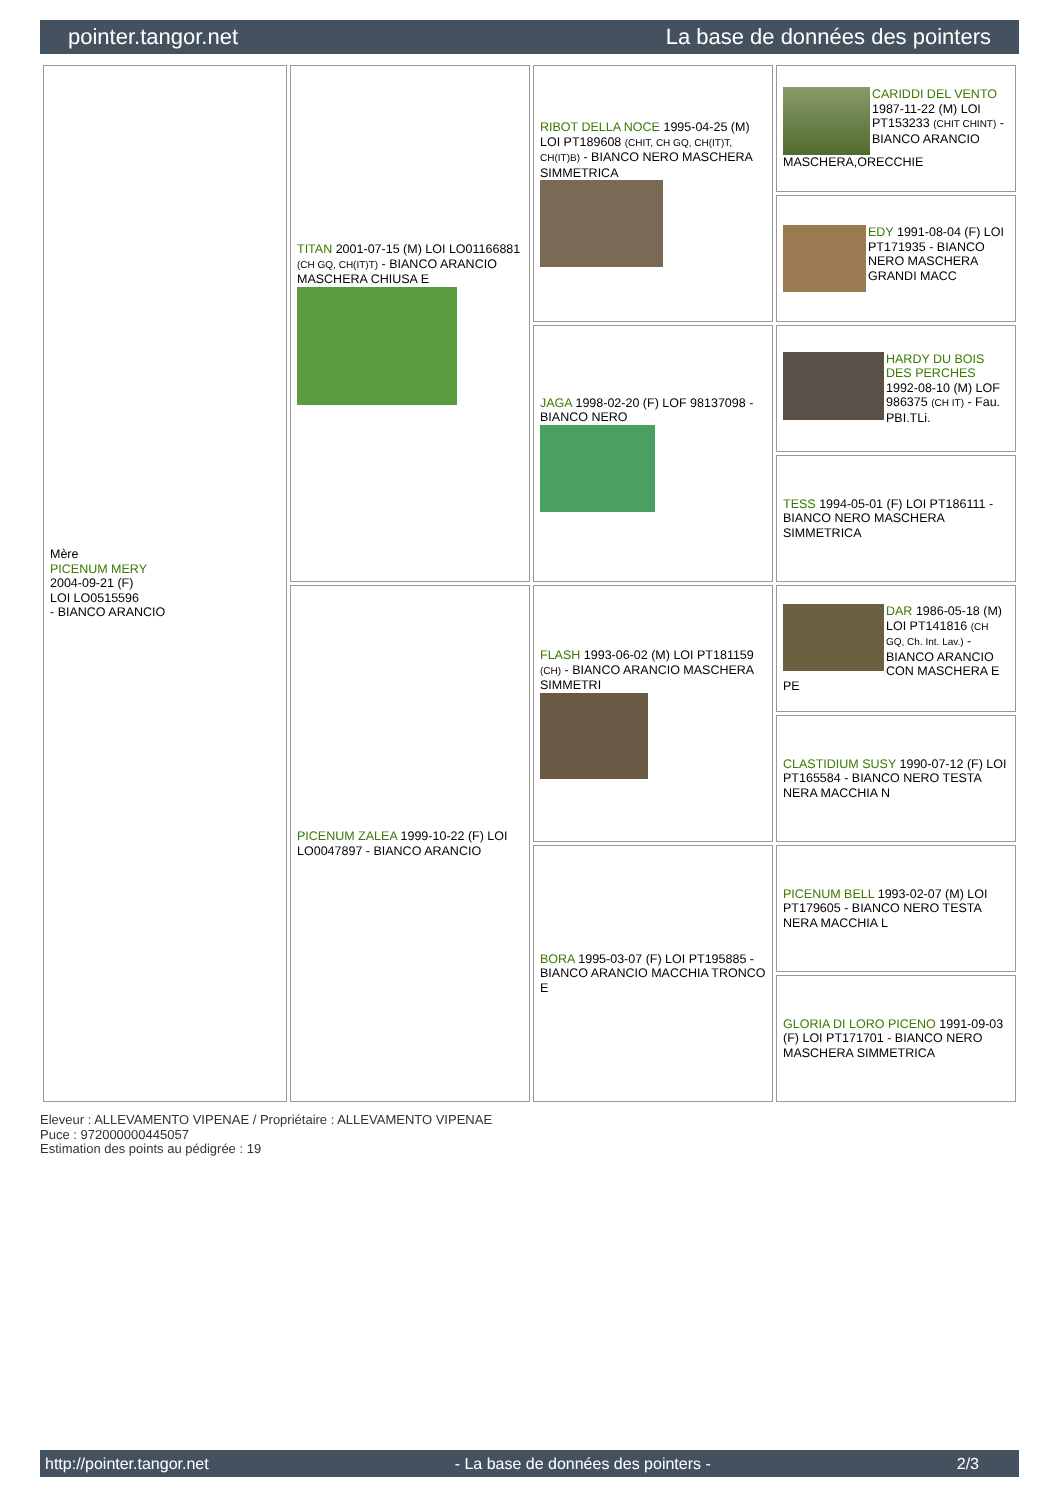pointer.tangor.net La base de données des pointers
| Mère PICENUM MERY 2004-09-21 (F) LOI LO0515596 - BIANCO ARANCIO | TITAN 2001-07-15 (M) LOI LO01166881 (CH GQ, CH(IT)T) - BIANCO ARANCIO MASCHERA CHIUSA E | RIBOT DELLA NOCE 1995-04-25 (M) LOI PT189608 (CHIT, CH GQ, CH(IT)T, CH(IT)B) - BIANCO NERO MASCHERA SIMMETRICA | CARIDDI DEL VENTO 1987-11-22 (M) LOI PT153233 (CHIT CHINT) - BIANCO ARANCIO MASCHERA,ORECCHIE |
| | | | EDY 1991-08-04 (F) LOI PT171935 - BIANCO NERO MASCHERA GRANDI MACC |
| | | JAGA 1998-02-20 (F) LOF 98137098 - BIANCO NERO | HARDY DU BOIS DES PERCHES 1992-08-10 (M) LOF 986375 (CH IT) - Fau. PBI.TLi. |
| | | | TESS 1994-05-01 (F) LOI PT186111 - BIANCO NERO MASCHERA SIMMETRICA |
| | PICENUM ZALEA 1999-10-22 (F) LOI LO0047897 - BIANCO ARANCIO | FLASH 1993-06-02 (M) LOI PT181159 (CH) - BIANCO ARANCIO MASCHERA SIMMETRI | DAR 1986-05-18 (M) LOI PT141816 (CH GQ, Ch. Int. Lav.) - BIANCO ARANCIO CON MASCHERA E PE |
| | | | CLASTIDIUM SUSY 1990-07-12 (F) LOI PT165584 - BIANCO NERO TESTA NERA MACCHIA N |
| | | BORA 1995-03-07 (F) LOI PT195885 - BIANCO ARANCIO MACCHIA TRONCO E | PICENUM BELL 1993-02-07 (M) LOI PT179605 - BIANCO NERO TESTA NERA MACCHIA L |
| | | | GLORIA DI LORO PICENO 1991-09-03 (F) LOI PT171701 - BIANCO NERO MASCHERA SIMMETRICA |
Eleveur : ALLEVAMENTO VIPENAE / Propriétaire : ALLEVAMENTO VIPENAE
Puce : 972000000445057
Estimation des points au pédigrée : 19
http://pointer.tangor.net - La base de données des pointers - 2/3